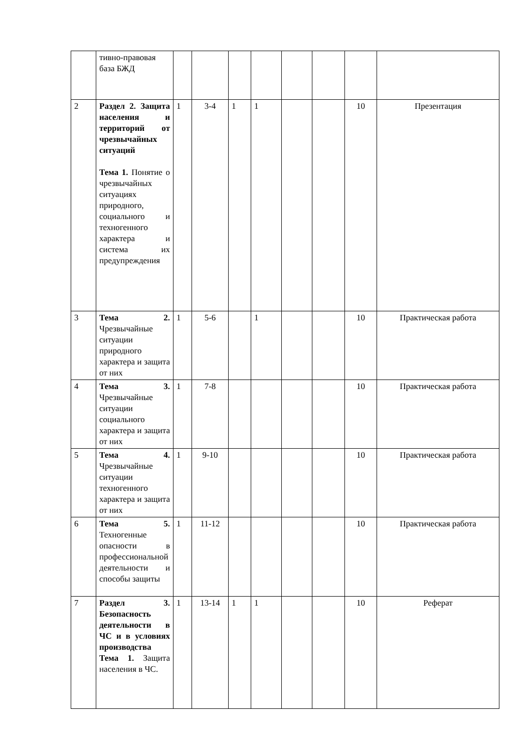| | тивно-правовая база БЖД | | | | | | | | |
| 2 | Раздел 2. Защита населения и территорий от чрезвычайных ситуаций Тема 1. Понятие о чрезвычайных ситуациях природного, социального и техногенного характера и система их предупреждения | 1 | 3-4 | 1 | 1 | | | 10 | Презентация |
| 3 | Тема 2. Чрезвычайные ситуации природного характера и защита от них | 1 | 5-6 | | 1 | | | 10 | Практическая работа |
| 4 | Тема 3. Чрезвычайные ситуации социального характера и защита от них | 1 | 7-8 | | | | | 10 | Практическая работа |
| 5 | Тема 4. Чрезвычайные ситуации техногенного характера и защита от них | 1 | 9-10 | | | | | 10 | Практическая работа |
| 6 | Тема 5. Техногенные опасности в профессиональной деятельности и способы защиты | 1 | 11-12 | | | | | 10 | Практическая работа |
| 7 | Раздел 3. Безопасность деятельности в ЧС и в условиях производства Тема 1. Защита населения в ЧС. | 1 | 13-14 | 1 | 1 | | | 10 | Реферат |